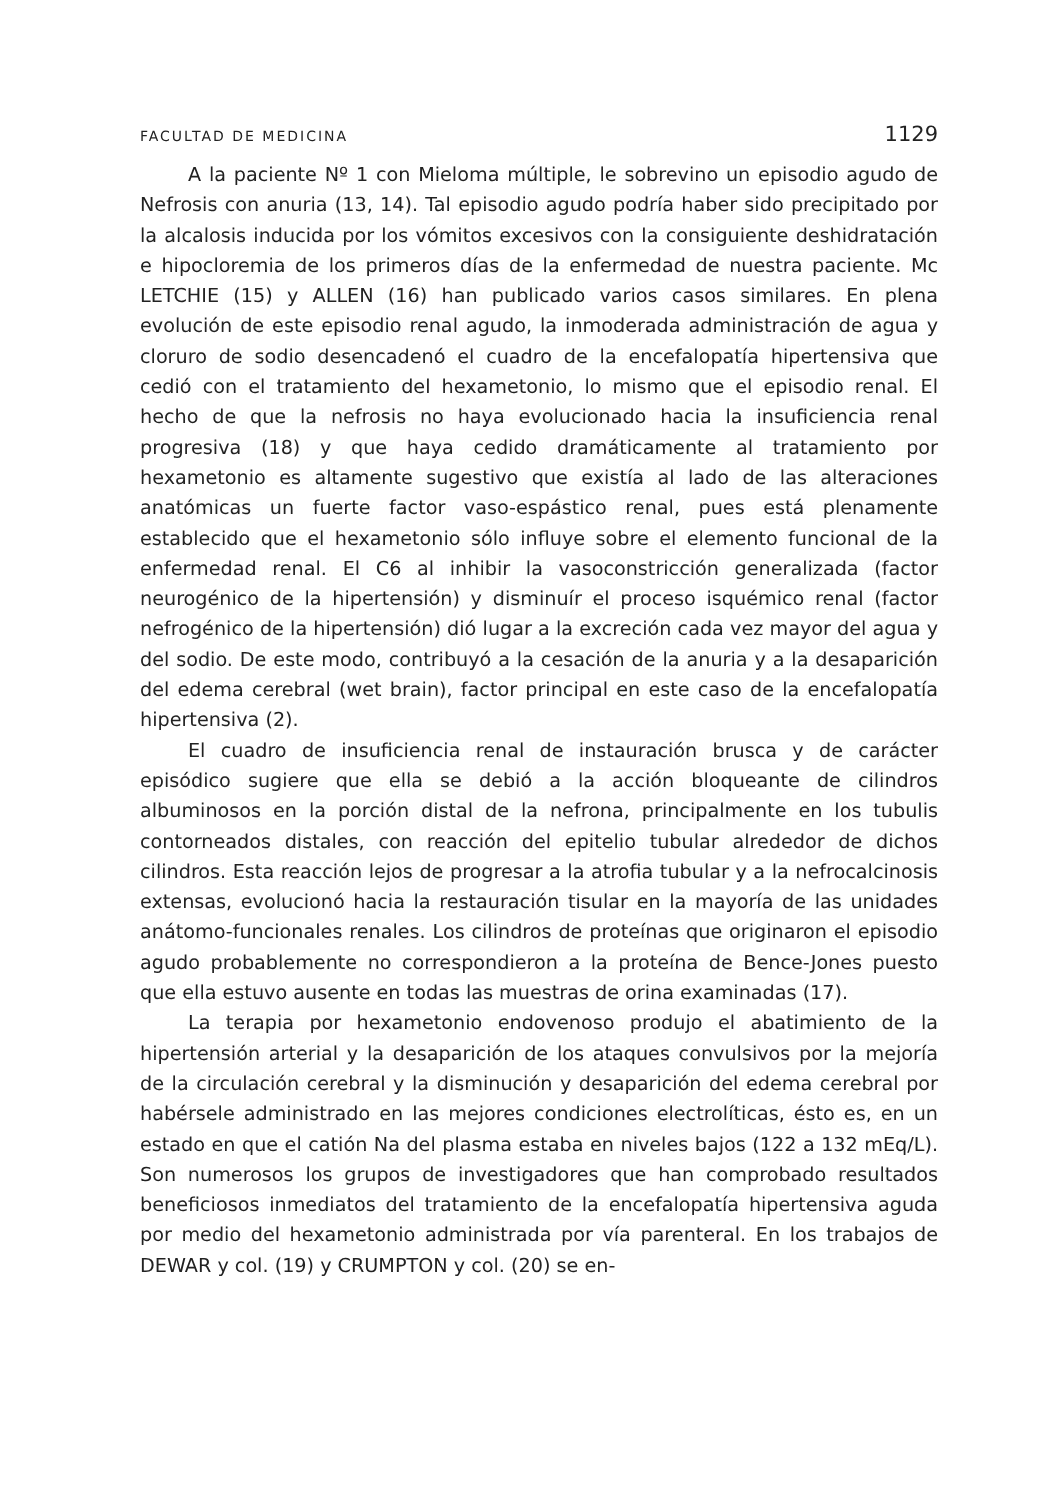FACULTAD DE MEDICINA 1129
A la paciente Nº 1 con Mieloma múltiple, le sobrevino un episodio agudo de Nefrosis con anuria (13, 14). Tal episodio agudo podría haber sido precipitado por la alcalosis inducida por los vómitos excesivos con la consiguiente deshidratación e hipocloremia de los primeros días de la enfermedad de nuestra paciente. Mc LETCHIE (15) y ALLEN (16) han publicado varios casos similares. En plena evolución de este episodio renal agudo, la inmoderada administración de agua y cloruro de sodio desencadenó el cuadro de la encefalopatía hipertensiva que cedió con el tratamiento del hexametonio, lo mismo que el episodio renal. El hecho de que la nefrosis no haya evolucionado hacia la insuficiencia renal progresiva (18) y que haya cedido dramáticamente al tratamiento por hexametonio es altamente sugestivo que existía al lado de las alteraciones anatómicas un fuerte factor vaso-espástico renal, pues está plenamente establecido que el hexametonio sólo influye sobre el elemento funcional de la enfermedad renal. El C6 al inhibir la vasoconstricción generalizada (factor neurogénico de la hipertensión) y disminuír el proceso isquémico renal (factor nefrogénico de la hipertensión) dió lugar a la excreción cada vez mayor del agua y del sodio. De este modo, contribuyó a la cesación de la anuria y a la desaparición del edema cerebral (wet brain), factor principal en este caso de la encefalopatía hipertensiva (2).
El cuadro de insuficiencia renal de instauración brusca y de carácter episódico sugiere que ella se debió a la acción bloqueante de cilindros albuminosos en la porción distal de la nefrona, principalmente en los tubulis contorneados distales, con reacción del epitelio tubular alrededor de dichos cilindros. Esta reacción lejos de progresar a la atrofia tubular y a la nefrocalcinosis extensas, evolucionó hacia la restauración tisular en la mayoría de las unidades anátomo-funcionales renales. Los cilindros de proteínas que originaron el episodio agudo probablemente no correspondieron a la proteína de Bence-Jones puesto que ella estuvo ausente en todas las muestras de orina examinadas (17).
La terapia por hexametonio endovenoso produjo el abatimiento de la hipertensión arterial y la desaparición de los ataques convulsivos por la mejoría de la circulación cerebral y la disminución y desaparición del edema cerebral por habérsele administrado en las mejores condiciones electrolíticas, ésto es, en un estado en que el catión Na del plasma estaba en niveles bajos (122 a 132 mEq/L). Son numerosos los grupos de investigadores que han comprobado resultados beneficiosos inmediatos del tratamiento de la encefalopatía hipertensiva aguda por medio del hexametonio administrada por vía parenteral. En los trabajos de DEWAR y col. (19) y CRUMPTON y col. (20) se en-